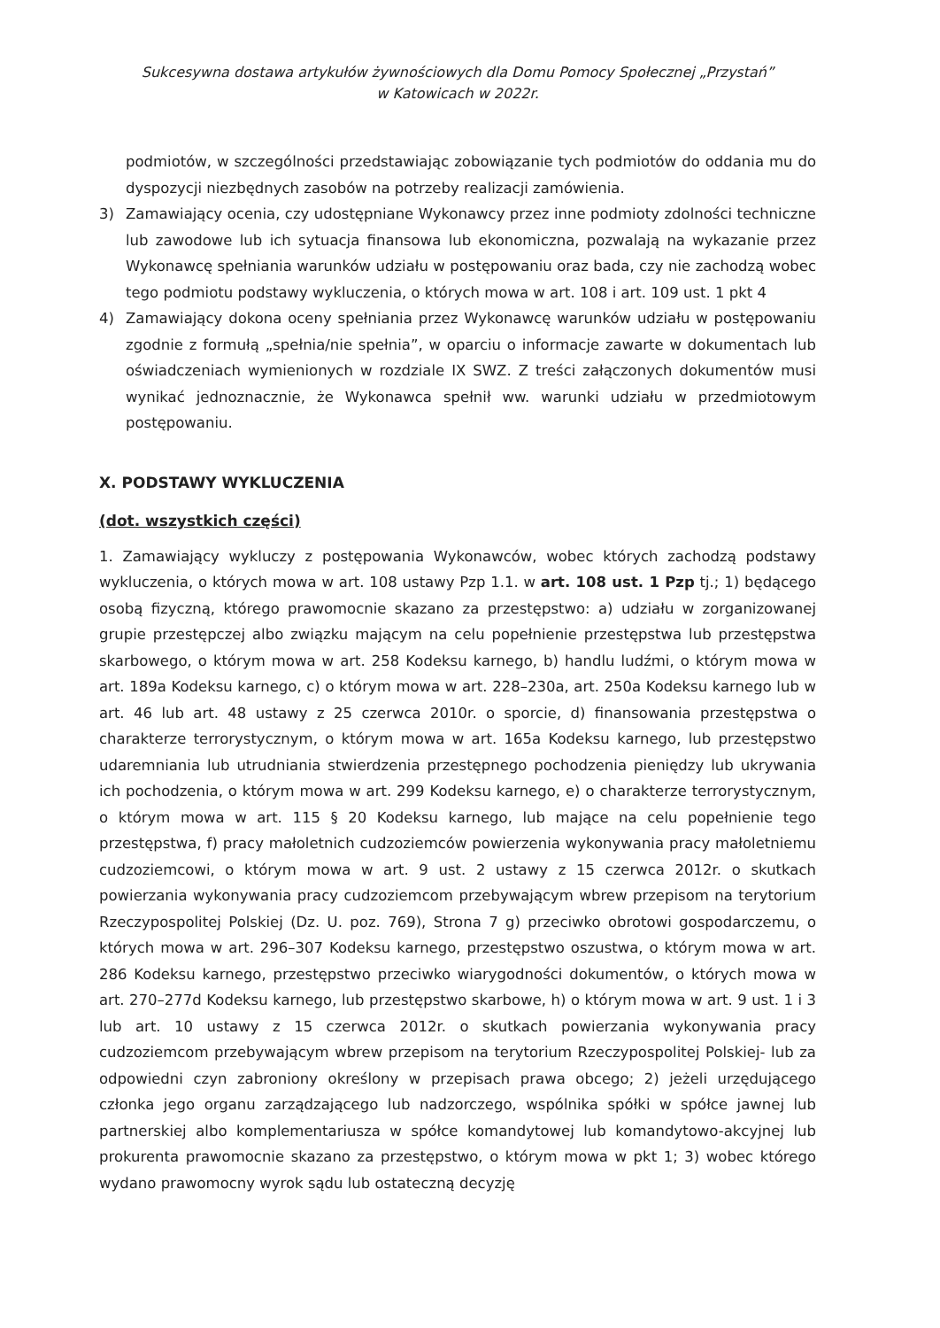Sukcesywna dostawa artykułów żywnościowych dla Domu Pomocy Społecznej „Przystań”
w Katowicach w 2022r.
podmiotów, w szczególności przedstawiając zobowiązanie tych podmiotów do oddania mu do dyspozycji niezbędnych zasobów na potrzeby realizacji zamówienia.
3) Zamawiający ocenia, czy udostępniane Wykonawcy przez inne podmioty zdolności techniczne lub zawodowe lub ich sytuacja finansowa lub ekonomiczna, pozwalają na wykazanie przez Wykonawcę spełniania warunków udziału w postępowaniu oraz bada, czy nie zachodzą wobec tego podmiotu podstawy wykluczenia, o których mowa w art. 108 i art. 109 ust. 1 pkt 4
4) Zamawiający dokona oceny spełniania przez Wykonawcę warunków udziału w postępowaniu zgodnie z formułą „spełnia/nie spełnia”, w oparciu o informacje zawarte w dokumentach lub oświadczeniach wymienionych w rozdziale IX SWZ. Z treści załączonych dokumentów musi wynikać jednoznacznie, że Wykonawca spełnił ww. warunki udziału w przedmiotowym postępowaniu.
X. PODSTAWY WYKLUCZENIA
(dot. wszystkich części)
1. Zamawiający wykluczy z postępowania Wykonawców, wobec których zachodzą podstawy wykluczenia, o których mowa w art. 108 ustawy Pzp 1.1. w art. 108 ust. 1 Pzp tj.; 1) będącego osobą fizyczną, którego prawomocnie skazano za przestępstwo: a) udziału w zorganizowanej grupie przestępczej albo związku mającym na celu popełnienie przestępstwa lub przestępstwa skarbowego, o którym mowa w art. 258 Kodeksu karnego, b) handlu ludźmi, o którym mowa w art. 189a Kodeksu karnego, c) o którym mowa w art. 228–230a, art. 250a Kodeksu karnego lub w art. 46 lub art. 48 ustawy z 25 czerwca 2010r. o sporcie, d) finansowania przestępstwa o charakterze terrorystycznym, o którym mowa w art. 165a Kodeksu karnego, lub przestępstwo udaremniania lub utrudniania stwierdzenia przestępnego pochodzenia pieniędzy lub ukrywania ich pochodzenia, o którym mowa w art. 299 Kodeksu karnego, e) o charakterze terrorystycznym, o którym mowa w art. 115 § 20 Kodeksu karnego, lub mające na celu popełnienie tego przestępstwa, f) pracy małoletnich cudzoziemców powierzenia wykonywania pracy małoletniemu cudzoziemcowi, o którym mowa w art. 9 ust. 2 ustawy z 15 czerwca 2012r. o skutkach powierzania wykonywania pracy cudzoziemcom przebywającym wbrew przepisom na terytorium Rzeczypospolitej Polskiej (Dz. U. poz. 769), Strona 7 g) przeciwko obrotowi gospodarczemu, o których mowa w art. 296–307 Kodeksu karnego, przestępstwo oszustwa, o którym mowa w art. 286 Kodeksu karnego, przestępstwo przeciwko wiarygodności dokumentów, o których mowa w art. 270–277d Kodeksu karnego, lub przestępstwo skarbowe, h) o którym mowa w art. 9 ust. 1 i 3 lub art. 10 ustawy z 15 czerwca 2012r. o skutkach powierzania wykonywania pracy cudzoziemcom przebywającym wbrew przepisom na terytorium Rzeczypospolitej Polskiej- lub za odpowiedni czyn zabroniony określony w przepisach prawa obcego; 2) jeżeli urzędującego członka jego organu zarządzającego lub nadzorczego, wspólnika spółki w spółce jawnej lub partnerskiej albo komplementariusza w spółce komandytowej lub komandytowo-akcyjnej lub prokurenta prawomocnie skazano za przestępstwo, o którym mowa w pkt 1; 3) wobec którego wydano prawomocny wyrok sądu lub ostateczną decyzję